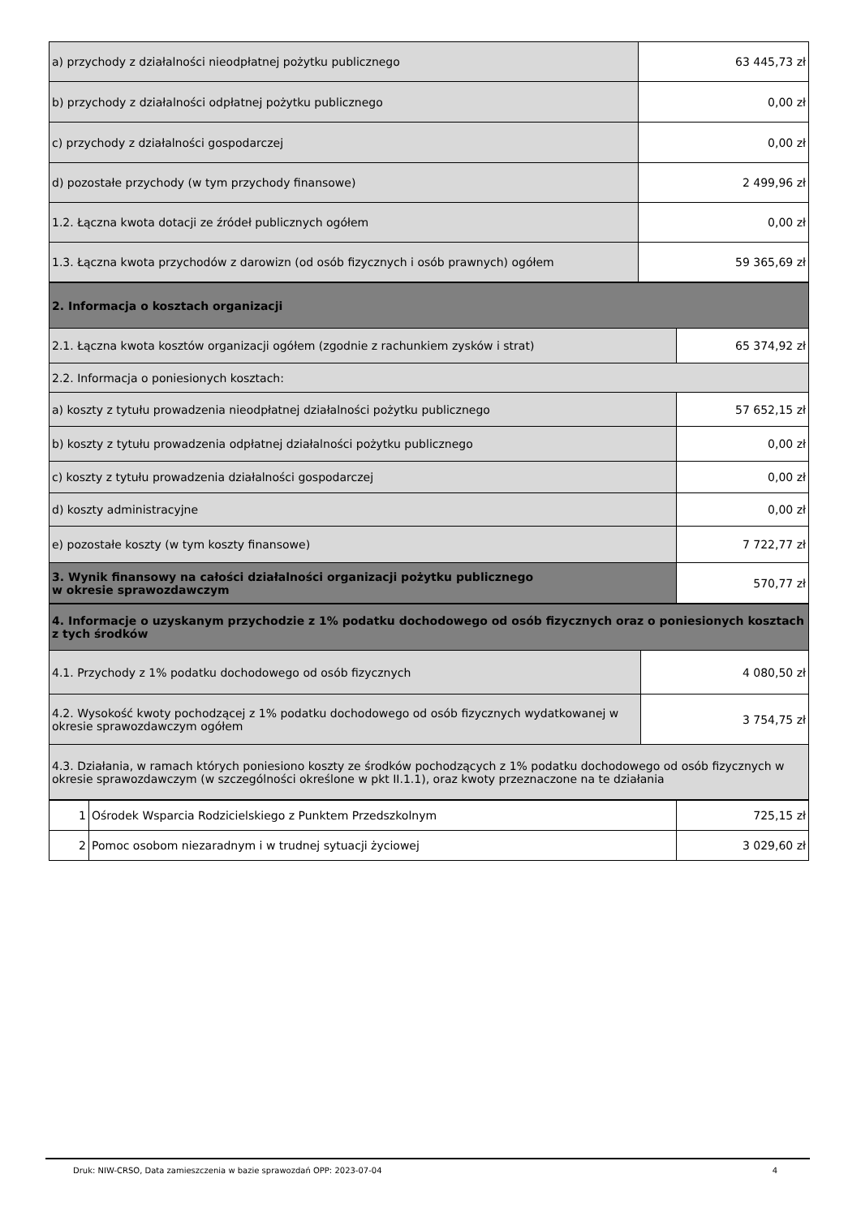| a) przychody z działalności nieodpłatnej pożytku publicznego | 63 445,73 zł |
| b) przychody z działalności odpłatnej pożytku publicznego | 0,00 zł |
| c) przychody z działalności gospodarczej | 0,00 zł |
| d) pozostałe przychody (w tym przychody finansowe) | 2 499,96 zł |
| 1.2. Łączna kwota dotacji ze źródeł publicznych ogółem | 0,00 zł |
| 1.3. Łączna kwota przychodów z darowizn (od osób fizycznych i osób prawnych) ogółem | 59 365,69 zł |
| 2. Informacja o kosztach organizacji | |
| 2.1. Łączna kwota kosztów organizacji ogółem (zgodnie z rachunkiem zysków i strat) | 65 374,92 zł |
| 2.2. Informacja o poniesionych kosztach: | |
| a) koszty z tytułu prowadzenia nieodpłatnej działalności pożytku publicznego | 57 652,15 zł |
| b) koszty z tytułu prowadzenia odpłatnej działalności pożytku publicznego | 0,00 zł |
| c) koszty z tytułu prowadzenia działalności gospodarczej | 0,00 zł |
| d) koszty administracyjne | 0,00 zł |
| e) pozostałe koszty (w tym koszty finansowe) | 7 722,77 zł |
| 3. Wynik finansowy na całości działalności organizacji pożytku publicznego w okresie sprawozdawczym | 570,77 zł |
| 4. Informacje o uzyskanym przychodzie z 1% podatku dochodowego od osób fizycznych oraz o poniesionych kosztach z tych środków | |
| 4.1. Przychody z 1% podatku dochodowego od osób fizycznych | 4 080,50 zł |
| 4.2. Wysokość kwoty pochodzącej z 1% podatku dochodowego od osób fizycznych wydatkowanej w okresie sprawozdawczym ogółem | 3 754,75 zł |
| 4.3. Działania, w ramach których poniesiono koszty ze środków pochodzących z 1% podatku dochodowego od osób fizycznych w okresie sprawozdawczym (w szczególności określone w pkt II.1.1), oraz kwoty przeznaczone na te działania | |
| 1 | Ośrodek Wsparcia Rodzicielskiego z Punktem Przedszkolnym | 725,15 zł |
| 2 | Pomoc osobom niezaradnym i w trudnej sytuacji życiowej | 3 029,60 zł |
Druk: NIW-CRSO, Data zamieszczenia w bazie sprawozdań OPP: 2023-07-04 4